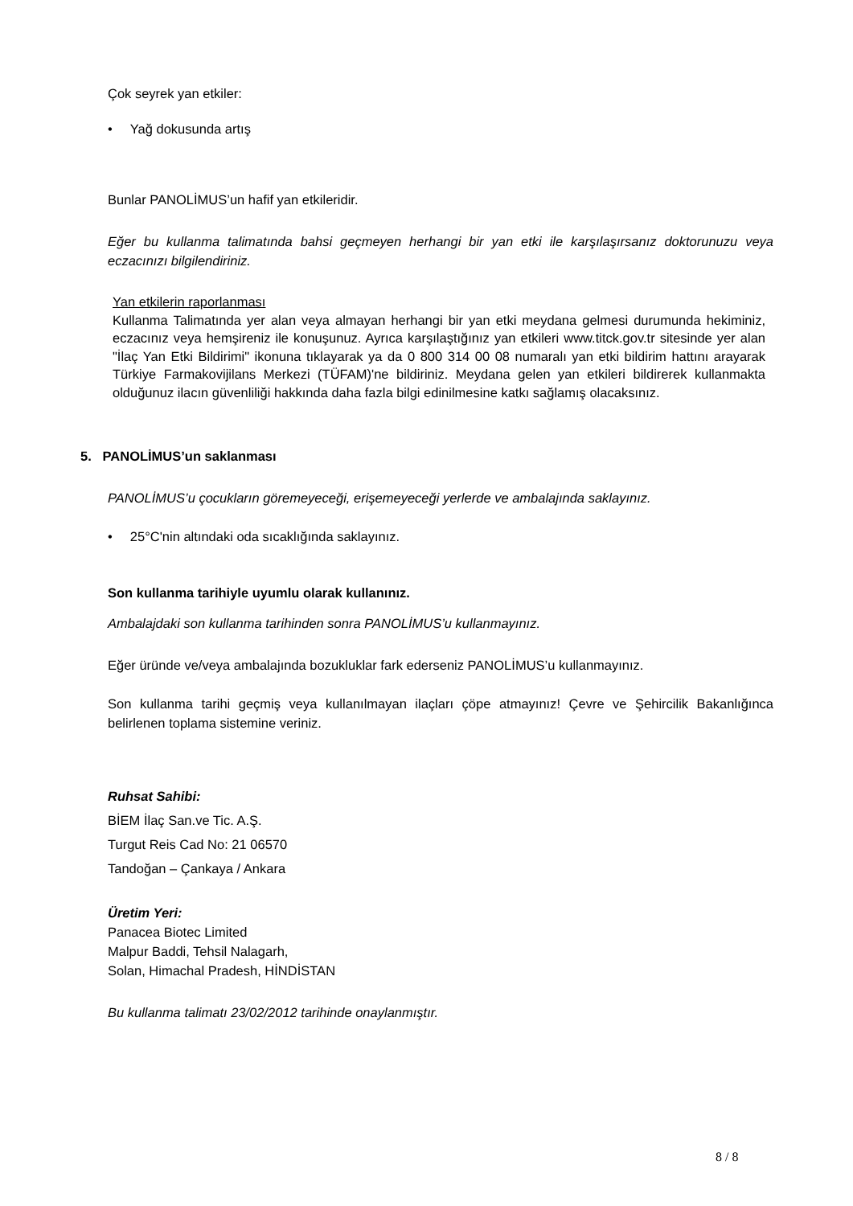Çok seyrek yan etkiler:
• Yağ dokusunda artış
Bunlar PANOLİMUS’un hafif yan etkileridir.
Eğer bu kullanma talimatında bahsi geçmeyen herhangi bir yan etki ile karşılaşırsanız doktorunuzu veya eczacınızı bilgilendiriniz.
Yan etkilerin raporlanması
Kullanma Talimatında yer alan veya almayan herhangi bir yan etki meydana gelmesi durumunda hekiminiz, eczacınız veya hemşireniz ile konuşunuz. Ayrıca karşılaştığınız yan etkileri www.titck.gov.tr sitesinde yer alan "İlaç Yan Etki Bildirimi" ikonuna tıklayarak ya da 0 800 314 00 08 numaralı yan etki bildirim hattını arayarak Türkiye Farmakovijilans Merkezi (TÜFAM)'ne bildiriniz. Meydana gelen yan etkileri bildirerek kullanmakta olduğunuz ilacın güvenliliği hakkında daha fazla bilgi edinilmesine katkı sağlamış olacaksınız.
5. PANOLİMUS’un saklanması
PANOLİMUS’u çocukların göremeyeceği, erişemeyeceği yerlerde ve ambalajında saklayınız.
• 25°C'nin altındaki oda sıcaklığında saklayınız.
Son kullanma tarihiyle uyumlu olarak kullanınız.
Ambalajdaki son kullanma tarihinden sonra PANOLİMUS’u kullanmayınız.
Eğer üründe ve/veya ambalajında bozukluklar fark ederseniz PANOLİMUS’u kullanmayınız.
Son kullanma tarihi geçmiş veya kullanılmayan ilaçları çöpe atmayınız! Çevre ve Şehircilik Bakanlığınca belirlenen toplama sistemine veriniz.
Ruhsat Sahibi:
BİEM İlaç San.ve Tic. A.Ş.
Turgut Reis Cad No: 21 06570
Tandoğan – Çankaya / Ankara
Üretim Yeri:
Panacea Biotec Limited
Malpur Baddi, Tehsil Nalagarh,
Solan, Himachal Pradesh, HİNDİSTAN
Bu kullanma talimatı 23/02/2012 tarihinde onaylanmıştır.
8 / 8